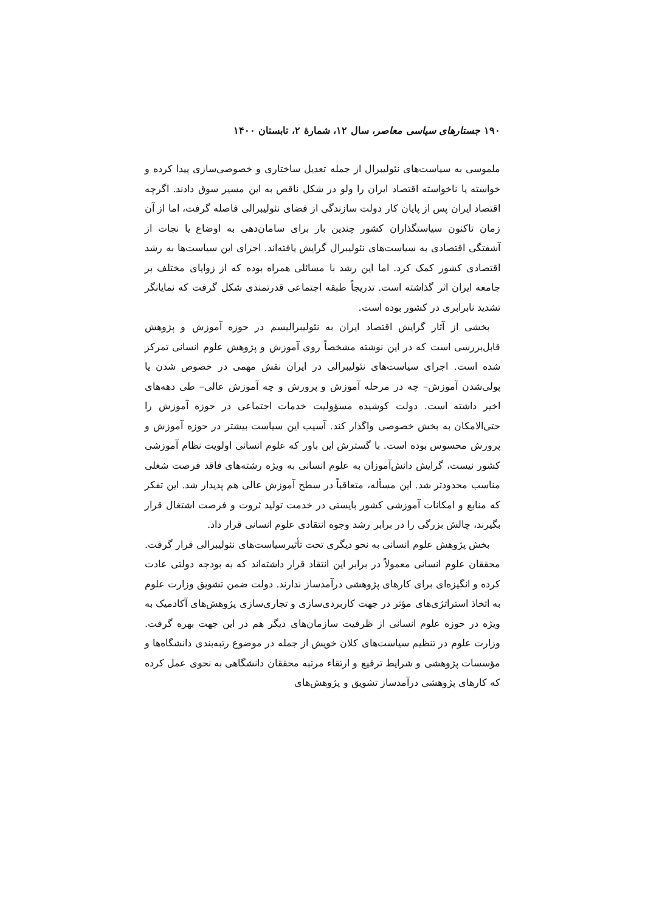۱۹۰ جستارهای سیاسی معاصر، سال ۱۲، شمارهٔ ۲، تابستان ۱۴۰۰
ملموسی به سیاست‌های نئولیبرال از جمله تعدیل ساختاری و خصوصی‌سازی پیدا کرده و خواسته یا ناخواسته اقتصاد ایران را ولو در شکل ناقص به این مسیر سوق دادند. اگرچه اقتصاد ایران پس از پایان کار دولت سازندگی از فضای نئولیبرالی فاصله گرفت، اما از آن زمان تاکنون سیاستگذاران کشور چندین بار برای سامان‌دهی به اوضاع یا نجات از آشفتگی اقتصادی به سیاست‌های نئولیبرال گرایش یافته‌اند. اجرای این سیاست‌ها به رشد اقتصادی کشور کمک کرد. اما این رشد با مسائلی همراه بوده که از زوایای مختلف بر جامعه ایران اثر گذاشته است. تدریجاً طبقه اجتماعی قدرتمندی شکل گرفت که نمایانگر تشدید نابرابری در کشور بوده است.
بخشی از آثار گرایش اقتصاد ایران به نئولیبرالیسم در حوزه آموزش و پژوهش قابل‌بررسی است که در این نوشته مشخصاً روی آموزش و پژوهش علوم انسانی تمرکز شده است. اجرای سیاست‌های نئولیبرالی در ایران نقش مهمی در خصوص شدن یا پولی‌شدن آموزش– چه در مرحله آموزش و پرورش و چه آموزش عالی– طی دهه‌های اخیر داشته است. دولت کوشیده مسؤولیت خدمات اجتماعی در حوزه آموزش را حتی‌الامکان به بخش خصوصی واگذار کند. آسیب این سیاست بیشتر در حوزه آموزش و پرورش محسوس بوده است. با گسترش این باور که علوم انسانی اولویت نظام آموزشی کشور نیست، گرایش دانش‌آموزان به علوم انسانی به ویژه رشته‌های فاقد فرصت شغلی مناسب محدودتر شد. این مسأله، متعاقباً در سطح آموزش عالی هم پدیدار شد. این تفکر که منابع و امکانات آموزشی کشور بایستی در خدمت تولید ثروت و فرصت اشتغال قرار بگیرند، چالش بزرگی را در برابر رشد وجوه انتقادی علوم انسانی قرار داد.
بخش پژوهش علوم انسانی به نحو دیگری تحت تأثیرسیاست‌های نئولیبرالی قرار گرفت. محققان علوم انسانی معمولاً در برابر این انتقاد قرار داشته‌اند که به بودجه دولتی عادت کرده و انگیزه‌ای برای کارهای پژوهشی درآمدساز ندارند. دولت ضمن تشویق وزارت علوم به اتخاذ استراتژی‌های مؤثر در جهت کاربردی‌سازی و تجاری‌سازی پژوهش‌های آکادمیک به ویژه در حوزه علوم انسانی از ظرفیت سازمان‌های دیگر هم در این جهت بهره گرفت. وزارت علوم در تنظیم سیاست‌های کلان خویش از جمله در موضوع رتبه‌بندی دانشگاه‌ها و مؤسسات پژوهشی و شرایط ترفیع و ارتقاء مرتبه محققان دانشگاهی به نحوی عمل کرده که کارهای پژوهشی درآمدساز تشویق و پژوهش‌های